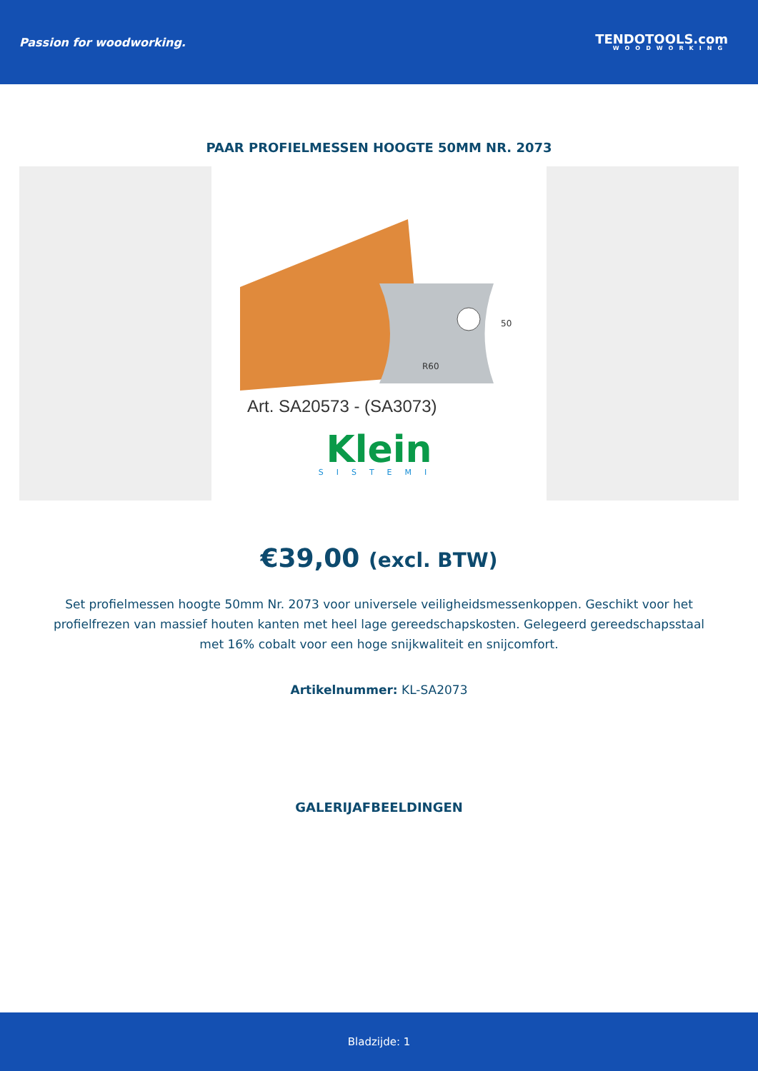Passion for woodworking.
TENDOTOOLS.com
WOODWORKING
PAAR PROFIELMESSEN HOOGTE 50MM NR. 2073
50
R60
Art. SA20573 - (SA3073)
Klein
SISTEMI
€39,00 (excl. BTW)
Set profielmessen hoogte 50mm Nr. 2073 voor universele veiligheidsmessenkoppen. Geschikt voor het profielfrezen van massief houten kanten met heel lage gereedschapskosten. Gelegeerd gereedschapsstaal met 16% cobalt voor een hoge snijkwaliteit en snijcomfort.
Artikelnummer: KL-SA2073
GALERIJAFBEELDINGEN
Bladzijde: 1